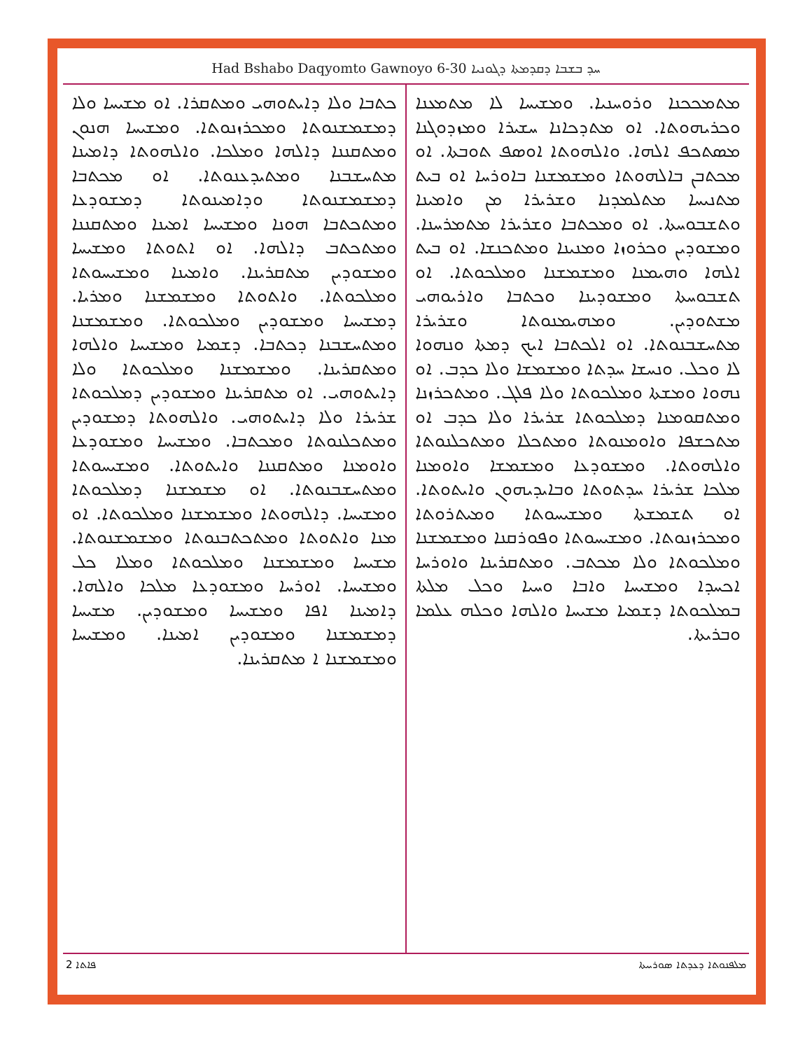Had Bshabo Daqyomto Gawnoyo 6-30 ܚܕ ܒܫܒܐ ܕܩܕܡܬܐ ܕܓܘܢܝܐ
ܡܬܡܟܟܢܐ ܘܪܘܚܢܝܐ. ܘܡܫܝܚܐ ܠܐ ܡܬܡܥܢܐ ܘܟܪܝܗܘܬܐ. ܐܘ ܡܬܕܟܐܢܐ ܚܫܝܪܐ ܘܡܙܕܘܓܢܐ ܡܣܬܟܦ ܐܠܗܐ. ܘܐܠܗܘܬܐ ܐܘܣܦ ܬܘܒܬܐ. ܐܘ ܡܟܬܒܢ ܒܐܠܗܘܬܐ ܘܡܫܡܫܢܐ ܒܐܘܪܚܐ ܐܘ ܒܝܬ ܡܬܢܝܚܐ ܡܬܠܡܕܢܐ ܘܫܪܝܪܐ ܡܢ ܘܐܡܝܢܐ ܘܬܫܒܘܚܬܐ. ܐܘ ܘܡܟܬܒܐ ܘܫܪܝܪܐ ܡܬܡܪܚܢܐ. ܘܡܫܘܕܝܢ ܘܟܪܘܙܐ ܘܡܢܝܢܐ ܘܡܬܟܢܫܐ. ܐܘ ܒܝܬ ܐܠܗܐ ܘܗܝܡܢܐ ܘܡܫܡܫܢܐ ܘܡܠܟܘܬܐ. ܐܘ ܬܫܒܘܚܬܐ ܘܡܫܘܕܝܢܐ ܘܟܬܒܐ ܘܐܪܝܘܗܝ ܡܫܬܘܕܝܢ. ܘܡܗܝܡܢܘܬܐ ܘܫܪܝܪܐ ܡܬܚܫܒܢܘܬܐ. ܐܘ ܐܠܟܬܒܐ ܐܝܟ ܕܡܬܐ ܘܢܗܘܐ ܠܐ ܘܟܠ. ܘܢܚܫܐ ܚܕܬܐ ܘܡܫܡܫܐ ܘܠܐ ܟܕܒ. ܐܘ ܢܗܘܐ ܘܡܫܬܐ ܘܡܠܟܘܬܐ ܘܠܐ ܦܠܓ. ܘܡܬܟܪܙܢܐ ܘܡܬܩܘܡܢܐ ܕܡܠܟܘܬܐ ܫܪܝܪܐ ܘܠܐ ܟܕܒ ܐܘ ܡܬܟܫܦܐ ܘܐܘܡܢܘܬܐ ܘܡܬܟܠܐ ܘܡܬܟܠܢܘܬܐ ܘܐܠܗܘܬܐ. ܘܡܫܘܕܥܐ ܘܡܫܡܫܐ ܘܐܘܡܢܐ ܡܠܟܐ ܫܪܝܪܐ ܚܕܬܘܬܐ ܘܒܐܝܕܝܗܘܢ ܘܐܝܬܘܬܐ. ܐܘ ܬܫܡܫܬܐ ܘܡܫܝܚܘܬܐ ܘܡܝܬܪܘܬܐ ܘܡܟܪܙܢܘܬܐ. ܘܡܫܝܚܘܬܐ ܘܦܘܪܩܢܐ ܘܡܫܡܫܢܐ ܘܡܠܟܘܬܐ ܘܠܐ ܡܟܬܒ. ܘܡܬܩܪܝܢܐ ܘܐܘܪܚܐ ܐܟܚܕܐ ܘܡܫܝܚܐ ܘܐܒܐ ܘܚܝܐ ܘܟܠ ܡܠܬܐ ܒܡܠܟܘܬܐ ܕܫܡܝܐ ܡܫܝܚܐ ܘܐܠܗܐ ܘܟܠܗ ܥܠܡܐ ܘܒܪܝܬܐ.
ܟܬܒܐ ܘܠܐ ܕܐܝܬܘܗܝ ܘܡܬܩܪܐ. ܐܘ ܡܫܝܚܐ ܘܠܐ ܕܡܫܡܫܢܘܬܐ ܘܡܟܪܙܢܘܬܐ. ܘܡܫܝܚܐ ܗܢܘܢ ܘܡܬܩܢܢܐ ܕܐܠܗܐ ܘܡܠܟܐ. ܘܐܠܗܘܬܐ ܕܐܡܝܢܐ ܡܬܚܫܒܢܐ ܘܡܬܝܕܥܢܘܬܐ. ܐܘ ܡܟܬܒܐ ܕܡܫܡܫܢܘܬܐ ܘܕܐܡܝܢܘܬܐ ܕܡܫܘܕܥܐ ܘܡܬܟܬܒܐ ܗܘܢܐ ܘܡܫܝܚܐ ܐܡܝܢܐ ܘܡܬܩܢܢܐ ܘܡܬܟܬܒ ܕܐܠܗܐ. ܐܘ ܐܬܘܬܐ ܘܡܫܝܚܐ ܘܡܫܘܕܝܢ ܡܬܩܪܝܢܐ. ܘܐܡܝܢܐ ܘܡܫܝܚܘܬܐ ܘܡܠܟܘܬܐ. ܘܐܬܘܬܐ ܘܡܫܡܫܢܐ ܘܡܪܝܐ. ܕܡܫܝܚܐ ܘܡܫܘܕܝܢ ܘܡܠܟܘܬܐ. ܘܡܫܡܫܢܐ ܘܡܬܚܫܒܢܐ ܕܟܬܒܐ. ܕܫܡܝܐ ܘܡܫܝܚܐ ܘܐܠܗܐ ܘܡܬܩܪܝܢܐ. ܘܡܫܡܫܢܐ ܘܡܠܟܘܬܐ ܘܠܐ ܕܐܝܬܘܗܝ. ܐܘ ܡܬܩܪܝܢܐ ܘܡܫܘܕܝܢ ܕܡܠܟܘܬܐ ܫܪܝܪܐ ܘܠܐ ܕܐܝܬܘܗܝ. ܘܐܠܗܘܬܐ ܕܡܫܘܕܝܢ ܘܡܬܟܠܢܘܬܐ ܘܡܟܬܒܐ. ܘܡܫܝܚܐ ܘܡܫܘܕܥܐ ܘܐܘܡܢܐ ܘܡܬܩܢܢܐ ܘܐܝܬܘܬܐ. ܘܡܫܝܚܘܬܐ ܘܡܬܚܫܒܢܘܬܐ. ܐܘ ܡܫܡܫܢܐ ܕܡܠܟܘܬܐ ܘܡܫܝܚܐ. ܕܐܠܗܘܬܐ ܘܡܫܡܫܢܐ ܘܡܠܟܘܬܐ. ܐܘ ܡܢܐ ܘܐܬܘܬܐ ܘܡܬܟܬܒܢܘܬܐ ܘܡܫܡܫܢܘܬܐ. ܡܫܝܚܐ ܘܡܫܡܫܢܐ ܘܡܠܟܘܬܐ ܘܡܠܐ ܟܠ ܘܡܫܝܚܐ. ܐܘܪܚܐ ܘܡܫܘܕܥܐ ܡܠܟܐ ܘܐܠܗܐ. ܕܐܡܝܢܐ ܐܦܐ ܘܡܫܝܚܐ ܘܡܫܘܕܝܢ. ܡܫܝܚܐ ܕܡܫܡܫܢܐ ܘܡܫܘܕܝܢ ܐܡܝܢܐ. ܘܡܫܝܚܐ ܘܡܫܡܫܢܐ ܐ ܡܬܩܪܝܢܐ.
ܦܐܬܐ 2 ܡܠܦܢܘܬܐ ܕܥܕܬܐ ܣܘܪܝܝܬܐ